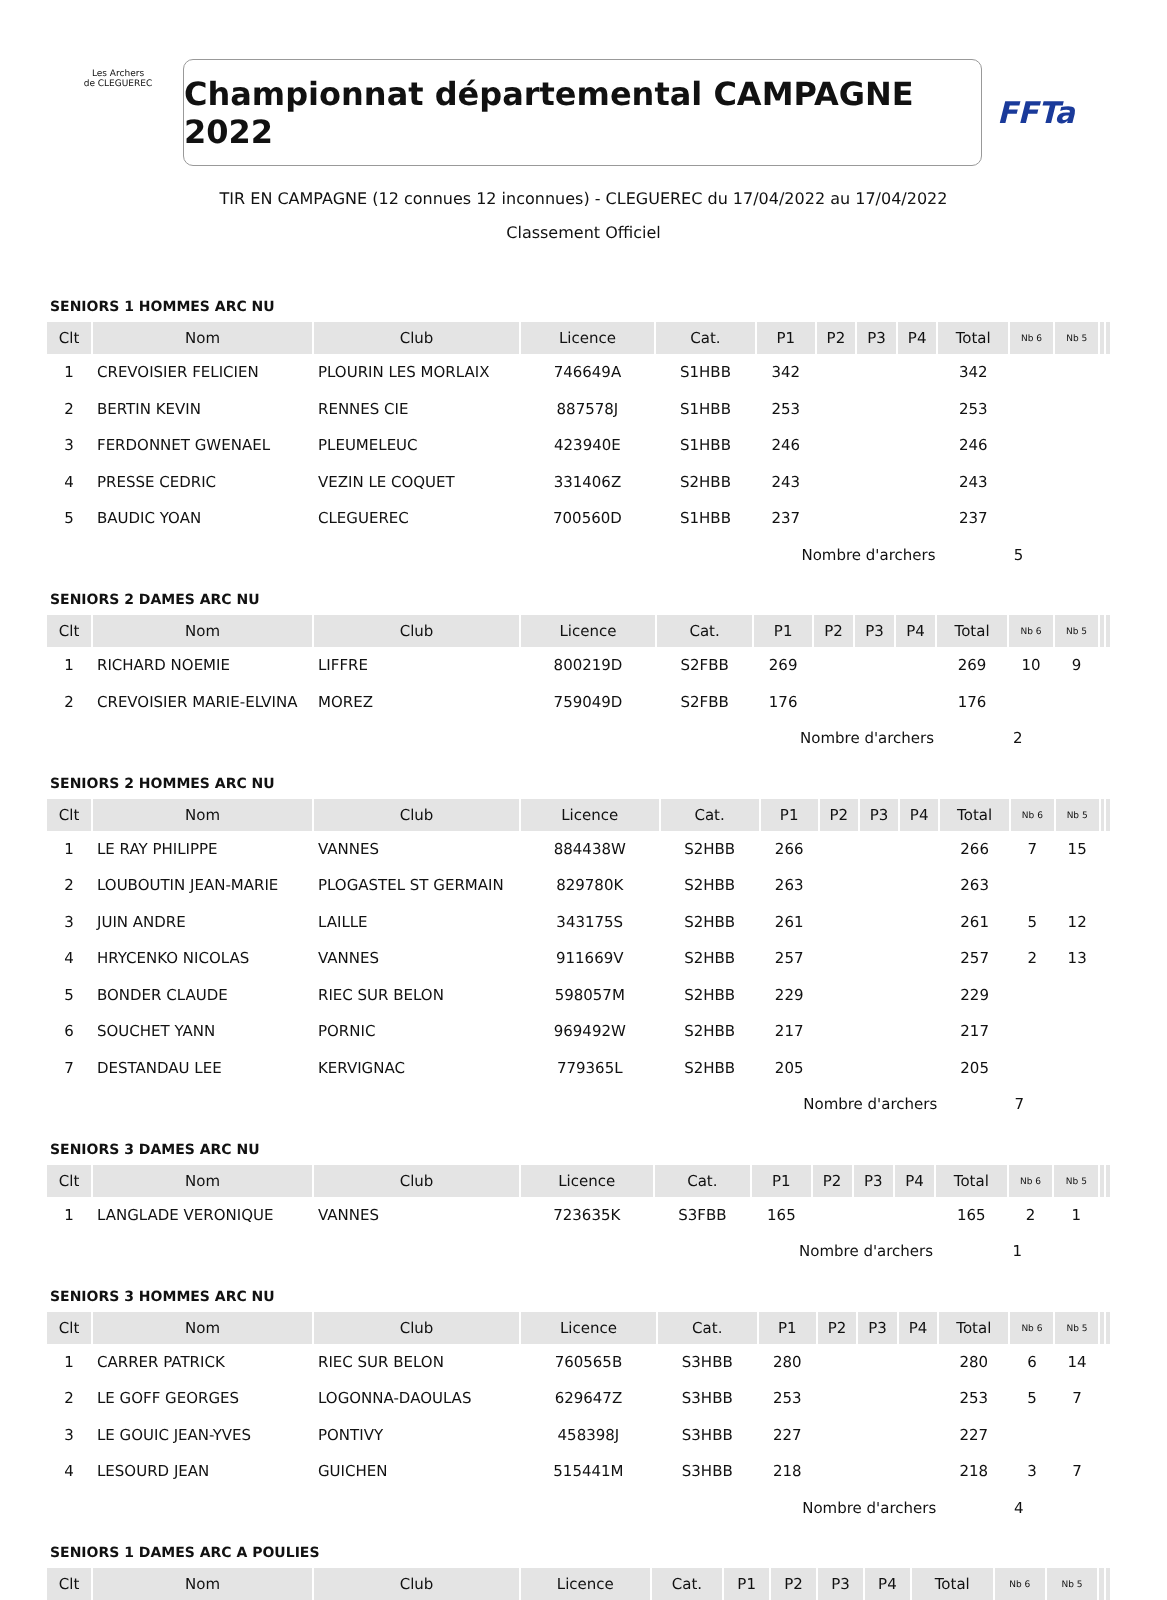Les Archers
de CLEGUEREC
Championnat départemental CAMPAGNE 2022
FFTa
TIR EN CAMPAGNE (12 connues 12 inconnues) - CLEGUEREC du 17/04/2022 au 17/04/2022
Classement Officiel
SENIORS 1 HOMMES ARC NU
| Clt | Nom | Club | Licence | Cat. | P1 | P2 | P3 | P4 | Total | Nb 6 | Nb 5 | | |
| --- | --- | --- | --- | --- | --- | --- | --- | --- | --- | --- | --- | --- | --- |
| 1 | CREVOISIER FELICIEN | PLOURIN LES MORLAIX | 746649A | S1HBB | 342 | | | | 342 | | | | |
| 2 | BERTIN KEVIN | RENNES CIE | 887578J | S1HBB | 253 | | | | 253 | | | | |
| 3 | FERDONNET GWENAEL | PLEUMELEUC | 423940E | S1HBB | 246 | | | | 246 | | | | |
| 4 | PRESSE CEDRIC | VEZIN LE COQUET | 331406Z | S2HBB | 243 | | | | 243 | | | | |
| 5 | BAUDIC YOAN | CLEGUEREC | 700560D | S1HBB | 237 | | | | 237 | | | | |
| Nombre d'archers | | | | | | | | | 5 | | | | |
SENIORS 2 DAMES ARC NU
| Clt | Nom | Club | Licence | Cat. | P1 | P2 | P3 | P4 | Total | Nb 6 | Nb 5 | | |
| --- | --- | --- | --- | --- | --- | --- | --- | --- | --- | --- | --- | --- | --- |
| 1 | RICHARD NOEMIE | LIFFRE | 800219D | S2FBB | 269 | | | | 269 | 10 | 9 | | |
| 2 | CREVOISIER MARIE-ELVINA | MOREZ | 759049D | S2FBB | 176 | | | | 176 | | | | |
| Nombre d'archers | | | | | | | | | 2 | | | | |
SENIORS 2 HOMMES ARC NU
| Clt | Nom | Club | Licence | Cat. | P1 | P2 | P3 | P4 | Total | Nb 6 | Nb 5 | | |
| --- | --- | --- | --- | --- | --- | --- | --- | --- | --- | --- | --- | --- | --- |
| 1 | LE RAY PHILIPPE | VANNES | 884438W | S2HBB | 266 | | | | 266 | 7 | 15 | | |
| 2 | LOUBOUTIN JEAN-MARIE | PLOGASTEL ST GERMAIN | 829780K | S2HBB | 263 | | | | 263 | | | | |
| 3 | JUIN ANDRE | LAILLE | 343175S | S2HBB | 261 | | | | 261 | 5 | 12 | | |
| 4 | HRYCENKO NICOLAS | VANNES | 911669V | S2HBB | 257 | | | | 257 | 2 | 13 | | |
| 5 | BONDER CLAUDE | RIEC SUR BELON | 598057M | S2HBB | 229 | | | | 229 | | | | |
| 6 | SOUCHET YANN | PORNIC | 969492W | S2HBB | 217 | | | | 217 | | | | |
| 7 | DESTANDAU LEE | KERVIGNAC | 779365L | S2HBB | 205 | | | | 205 | | | | |
| Nombre d'archers | | | | | | | | | 7 | | | | |
SENIORS 3 DAMES ARC NU
| Clt | Nom | Club | Licence | Cat. | P1 | P2 | P3 | P4 | Total | Nb 6 | Nb 5 | | |
| --- | --- | --- | --- | --- | --- | --- | --- | --- | --- | --- | --- | --- | --- |
| 1 | LANGLADE VERONIQUE | VANNES | 723635K | S3FBB | 165 | | | | 165 | 2 | 1 | | |
| Nombre d'archers | | | | | | | | | 1 | | | | |
SENIORS 3 HOMMES ARC NU
| Clt | Nom | Club | Licence | Cat. | P1 | P2 | P3 | P4 | Total | Nb 6 | Nb 5 | | |
| --- | --- | --- | --- | --- | --- | --- | --- | --- | --- | --- | --- | --- | --- |
| 1 | CARRER PATRICK | RIEC SUR BELON | 760565B | S3HBB | 280 | | | | 280 | 6 | 14 | | |
| 2 | LE GOFF GEORGES | LOGONNA-DAOULAS | 629647Z | S3HBB | 253 | | | | 253 | 5 | 7 | | |
| 3 | LE GOUIC JEAN-YVES | PONTIVY | 458398J | S3HBB | 227 | | | | 227 | | | | |
| 4 | LESOURD JEAN | GUICHEN | 515441M | S3HBB | 218 | | | | 218 | 3 | 7 | | |
| Nombre d'archers | | | | | | | | | 4 | | | | |
SENIORS 1 DAMES ARC A POULIES
| Clt | Nom | Club | Licence | Cat. | P1 | P2 | P3 | P4 | Total | Nb 6 | Nb 5 | | |
| --- | --- | --- | --- | --- | --- | --- | --- | --- | --- | --- | --- | --- | --- |